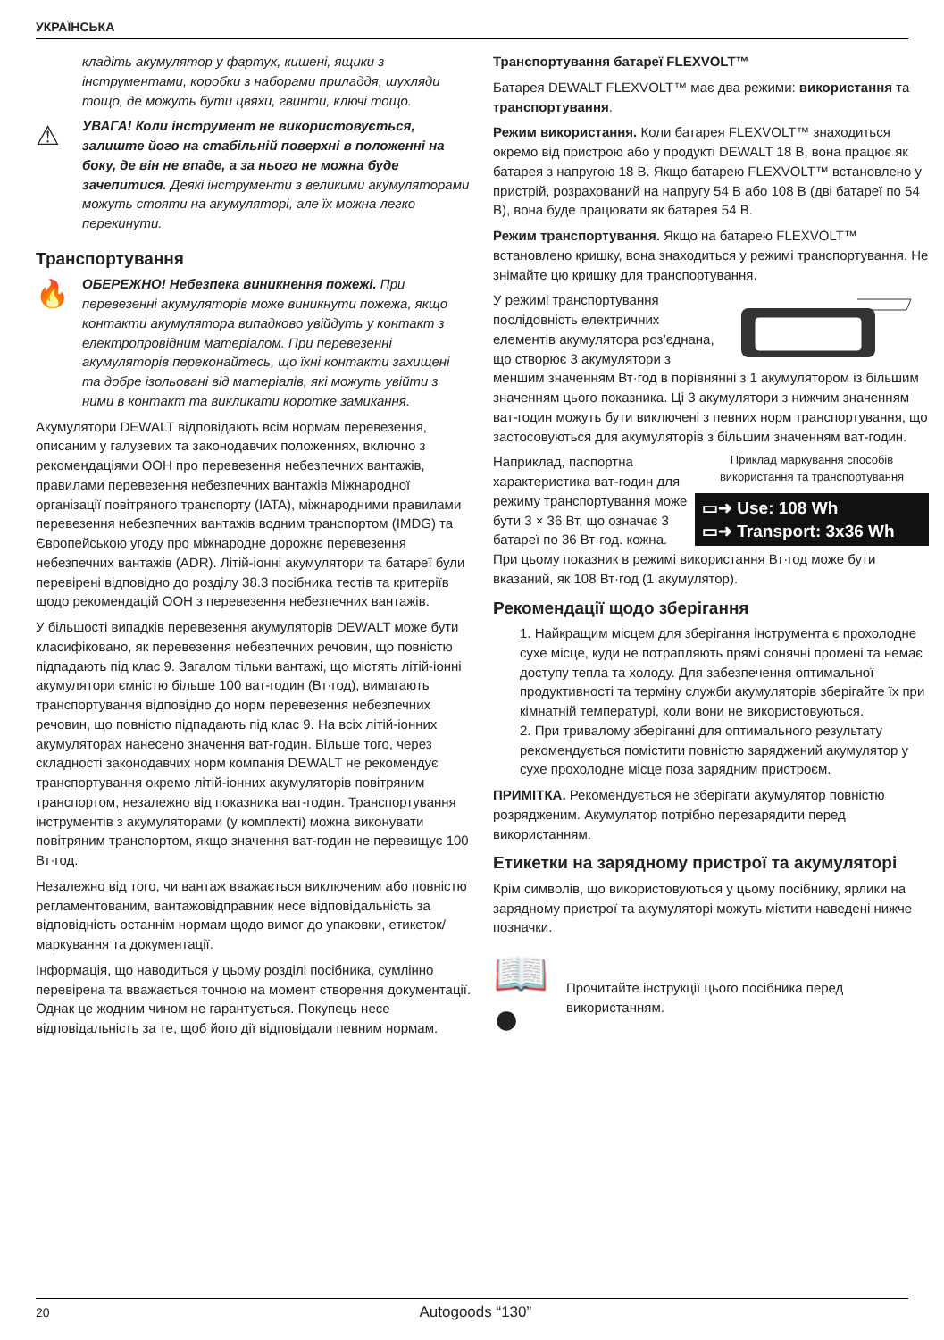УКРАЇНСЬКА
кладіть акумулятор у фартух, кишені, ящики з інструментами, коробки з наборами приладдя, шухляди тощо, де можуть бути цвяхи, гвинти, ключі тощо.
⚠
УВАГА! Коли інструмент не використовується, залиште його на стабільній поверхні в положенні на боку, де він не впаде, а за нього не можна буде зачепитися. Деякі інструменти з великими акумуляторами можуть стояти на акумуляторі, але їх можна легко перекинути.
Транспортування
🔥
ОБЕРЕЖНО! Небезпека виникнення пожежі. При перевезенні акумуляторів може виникнути пожежа, якщо контакти акумулятора випадково увійдуть у контакт з електропровідним матеріалом. При перевезенні акумуляторів переконайтесь, що їхні контакти захищені та добре ізольовані від матеріалів, які можуть увійти з ними в контакт та викликати коротке замикання.
Акумулятори DEWALT відповідають всім нормам перевезення, описаним у галузевих та законодавчих положеннях, включно з рекомендаціями ООН про перевезення небезпечних вантажів, правилами перевезення небезпечних вантажів Міжнародної організації повітряного транспорту (IATA), міжнародними правилами перевезення небезпечних вантажів водним транспортом (IMDG) та Європейською угоду про міжнародне дорожнє перевезення небезпечних вантажів (ADR). Літій-іонні акумулятори та батареї були перевірені відповідно до розділу 38.3 посібника тестів та критеріїв щодо рекомендацій ООН з перевезення небезпечних вантажів.
У більшості випадків перевезення акумуляторів DEWALT може бути класифіковано, як перевезення небезпечних речовин, що повністю підпадають під клас 9. Загалом тільки вантажі, що містять літій-іонні акумулятори ємністю більше 100 ват-годин (Вт·год), вимагають транспортування відповідно до норм перевезення небезпечних речовин, що повністю підпадають під клас 9. На всіх літій-іонних акумуляторах нанесено значення ват-годин. Більше того, через складності законодавчих норм компанія DEWALT не рекомендує транспортування окремо літій-іонних акумуляторів повітряним транспортом, незалежно від показника ват-годин. Транспортування інструментів з акумуляторами (у комплекті) можна виконувати повітряним транспортом, якщо значення ват-годин не перевищує 100 Вт·год.
Незалежно від того, чи вантаж вважається виключеним або повністю регламентованим, вантажовідправник несе відповідальність за відповідність останнім нормам щодо вимог до упаковки, етикеток/маркування та документації.
Інформація, що наводиться у цьому розділі посібника, сумлінно перевірена та вважається точною на момент створення документації. Однак це жодним чином не гарантується. Покупець несе відповідальність за те, щоб його дії відповідали певним нормам.
Транспортування батареї FLEXVOLT™
Батарея DEWALT FLEXVOLT™ має два режими: використання та транспортування.
Режим використання. Коли батарея FLEXVOLT™ знаходиться окремо від пристрою або у продукті DEWALT 18 В, вона працює як батарея з напругою 18 В. Якщо батарею FLEXVOLT™ встановлено у пристрій, розрахований на напругу 54 В або 108 В (дві батареї по 54 В), вона буде працювати як батарея 54 В.
Режим транспортування. Якщо на батарею FLEXVOLT™ встановлено кришку, вона знаходиться у режимі транспортування. Не знімайте цю кришку для транспортування.
У режимі транспортування послідовність електричних елементів акумулятора роз’єднана, що створює 3 акумулятори з меншим значенням Вт·год в порівнянні з 1 акумулятором із більшим значенням цього показника. Ці 3 акумулятори з нижчим значенням ват-годин можуть бути виключені з певних норм транспортування, що застосовуються для акумуляторів з більшим значенням ват-годин.
Приклад маркування способів використання та транспортування
▭➜ Use: 108 Wh
▭➜ Transport: 3x36 Wh
Наприклад, паспортна характеристика ват-годин для режиму транспортування може бути 3 × 36 Вт, що означає 3 батареї по 36 Вт·год. кожна. При цьому показник в режимі використання Вт·год може бути вказаний, як 108 Вт·год (1 акумулятор).
Рекомендації щодо зберігання
1. Найкращим місцем для зберігання інструмента є прохолодне сухе місце, куди не потрапляють прямі сонячні промені та немає доступу тепла та холоду. Для забезпечення оптимальної продуктивності та терміну служби акумуляторів зберігайте їх при кімнатній температурі, коли вони не використовуються.
2. При тривалому зберіганні для оптимального результату рекомендується помістити повністю заряджений акумулятор у сухе прохолодне місце поза зарядним пристроєм.
ПРИМІТКА. Рекомендується не зберігати акумулятор повністю розрядженим. Акумулятор потрібно перезарядити перед використанням.
Етикетки на зарядному пристрої та акумуляторі
Крім символів, що використовуються у цьому посібнику, ярлики на зарядному пристрої та акумуляторі можуть містити наведені нижче позначки.
📖
●
Прочитайте інструкції цього посібника перед використанням.
20 Autogoods “130”